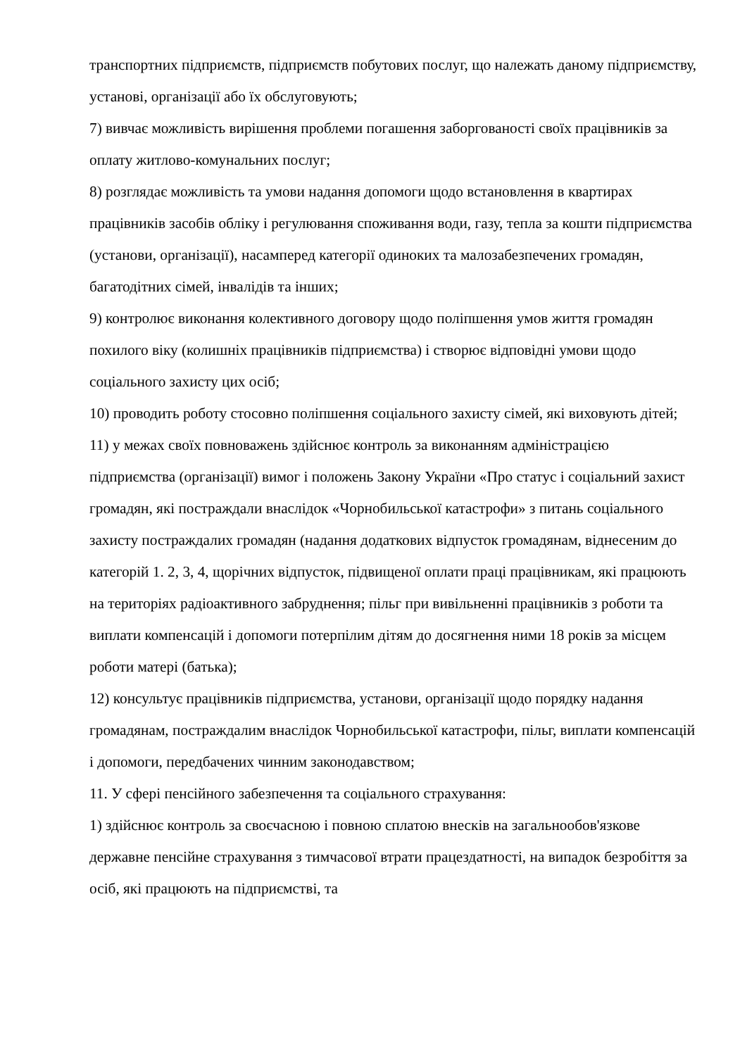транспортних підприємств, підприємств побутових послуг, що належать даному підприємству, установі, організації або їх обслуговують;
7) вивчає можливість вирішення проблеми погашення заборгованості своїх працівників за оплату житлово-комунальних послуг;
8) розглядає можливість та умови надання допомоги щодо встановлення в квартирах працівників засобів обліку і регулювання споживання води, газу, тепла за кошти підприємства (установи, організації), насамперед категорії одиноких та малозабезпечених громадян, багатодітних сімей, інвалідів та інших;
9) контролює виконання колективного договору щодо поліпшення умов життя громадян похилого віку (колишніх працівників підприємства) і створює відповідні умови щодо соціального захисту цих осіб;
10) проводить роботу стосовно поліпшення соціального захисту сімей, які виховують дітей;
11) у межах своїх повноважень здійснює контроль за виконанням адміністрацією підприємства (організації) вимог і положень Закону України «Про статус і соціальний захист громадян, які постраждали внаслідок «Чорнобильської катастрофи» з питань соціального захисту постраждалих громадян (надання додаткових відпусток громадянам, віднесеним до категорій 1. 2, 3, 4, щорічних відпусток, підвищеної оплати праці працівникам, які працюють на територіях радіоактивного забруднення; пільг при вивільненні працівників з роботи та виплати компенсацій і допомоги потерпілим дітям до досягнення ними 18 років за місцем роботи матері (батька);
12) консультує працівників підприємства, установи, організації щодо порядку надання громадянам, постраждалим внаслідок Чорнобильської катастрофи, пільг, виплати компенсацій і допомоги, передбачених чинним законодавством;
11. У сфері пенсійного забезпечення та соціального страхування:
1) здійснює контроль за своєчасною і повною сплатою внесків на загальнообов'язкове державне пенсійне страхування з тимчасової втрати працездатності, на випадок безробіття за осіб, які працюють на підприємстві, та